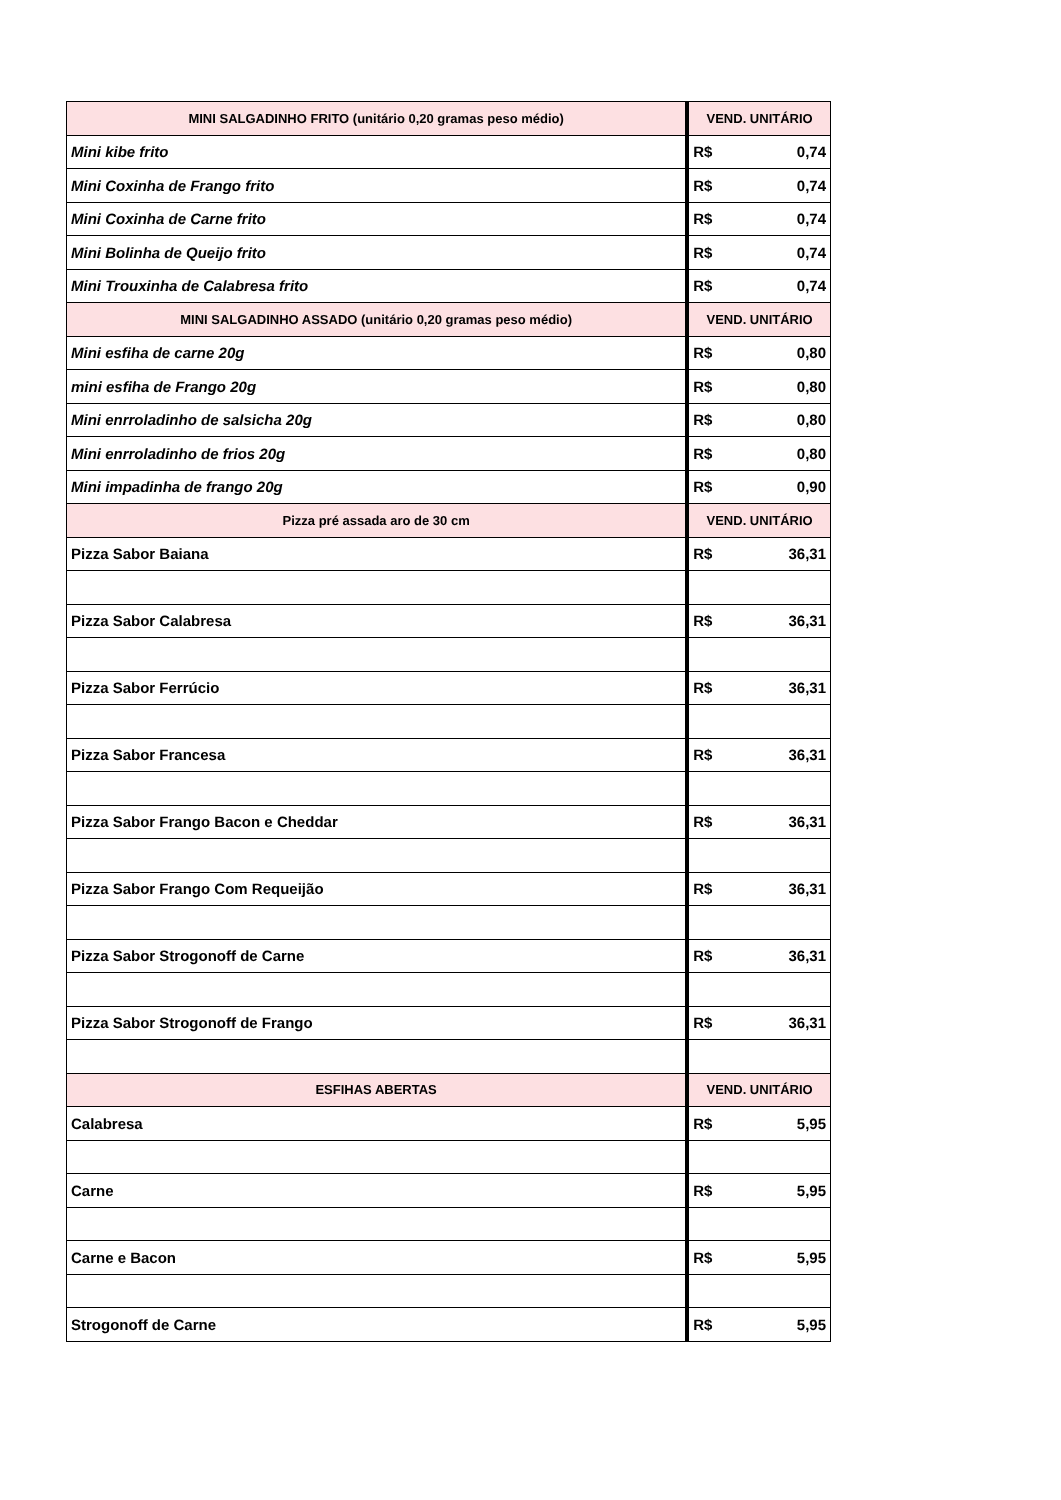| MINI SALGADINHO FRITO (unitário 0,20 gramas peso médio) | VEND. UNITÁRIO |
| --- | --- |
| Mini kibe frito | R$ 0,74 |
| Mini Coxinha de Frango frito | R$ 0,74 |
| Mini Coxinha de Carne frito | R$ 0,74 |
| Mini Bolinha de Queijo frito | R$ 0,74 |
| Mini Trouxinha de Calabresa frito | R$ 0,74 |
| MINI SALGADINHO ASSADO (unitário 0,20 gramas peso médio) | VEND. UNITÁRIO |
| Mini esfiha de carne 20g | R$ 0,80 |
| mini esfiha de Frango 20g | R$ 0,80 |
| Mini enrroladinho de salsicha 20g | R$ 0,80 |
| Mini enrroladinho de frios 20g | R$ 0,80 |
| Mini impadinha de frango 20g | R$ 0,90 |
| Pizza pré assada aro de 30 cm | VEND. UNITÁRIO |
| Pizza Sabor Baiana | R$ 36,31 |
| Pizza Sabor Calabresa | R$ 36,31 |
| Pizza Sabor Ferrúcio | R$ 36,31 |
| Pizza Sabor Francesa | R$ 36,31 |
| Pizza Sabor Frango Bacon e Cheddar | R$ 36,31 |
| Pizza Sabor Frango Com Requeijão | R$ 36,31 |
| Pizza Sabor Strogonoff de Carne | R$ 36,31 |
| Pizza Sabor Strogonoff de Frango | R$ 36,31 |
| ESFIHAS ABERTAS | VEND. UNITÁRIO |
| Calabresa | R$ 5,95 |
| Carne | R$ 5,95 |
| Carne e Bacon | R$ 5,95 |
| Strogonoff de Carne | R$ 5,95 |